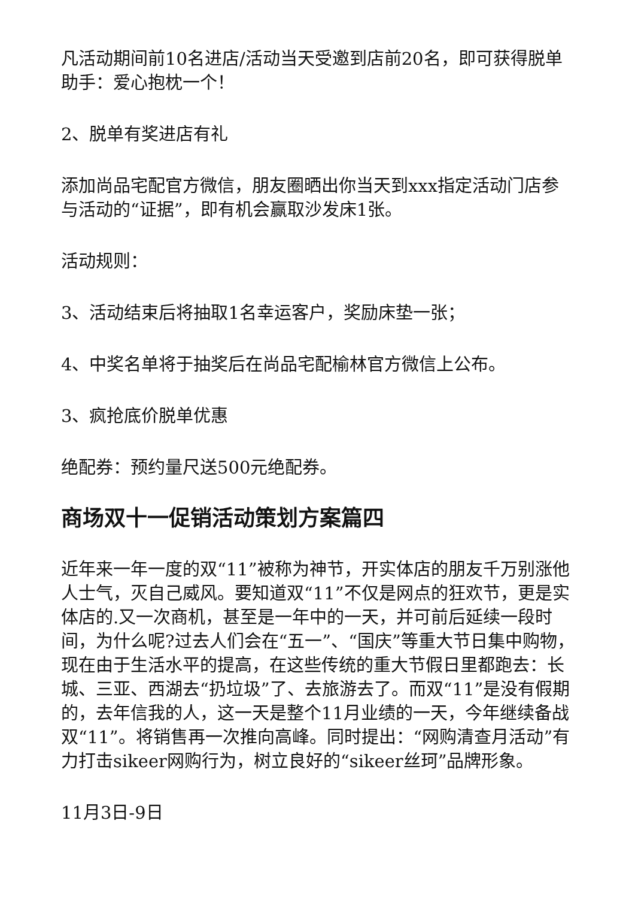凡活动期间前10名进店/活动当天受邀到店前20名，即可获得脱单助手：爱心抱枕一个！
2、脱单有奖进店有礼
添加尚品宅配官方微信，朋友圈晒出你当天到xxx指定活动门店参与活动的“证据”，即有机会赢取沙发床1张。
活动规则：
3、活动结束后将抽取1名幸运客户，奖励床垫一张；
4、中奖名单将于抽奖后在尚品宅配榆林官方微信上公布。
3、疯抢底价脱单优惠
绝配券：预约量尺送500元绝配券。
商场双十一促销活动策划方案篇四
近年来一年一度的双“11”被称为神节，开实体店的朋友千万别涨他人士气，灭自己威风。要知道双“11”不仅是网点的狂欢节，更是实体店的.又一次商机，甚至是一年中的一天，并可前后延续一段时间，为什么呢?过去人们会在“五一”、“国庆”等重大节日集中购物，现在由于生活水平的提高，在这些传统的重大节假日里都跑去：长城、三亚、西湖去“扔垃圾”了、去旅游去了。而双“11”是没有假期的，去年信我的人，这一天是整个11月业绩的一天，今年继续备战双“11”。将销售再一次推向高峰。同时提出：“网购清查月活动”有力打击sikeer网购行为，树立良好的“sikeer丝珂”品牌形象。
11月3日-9日